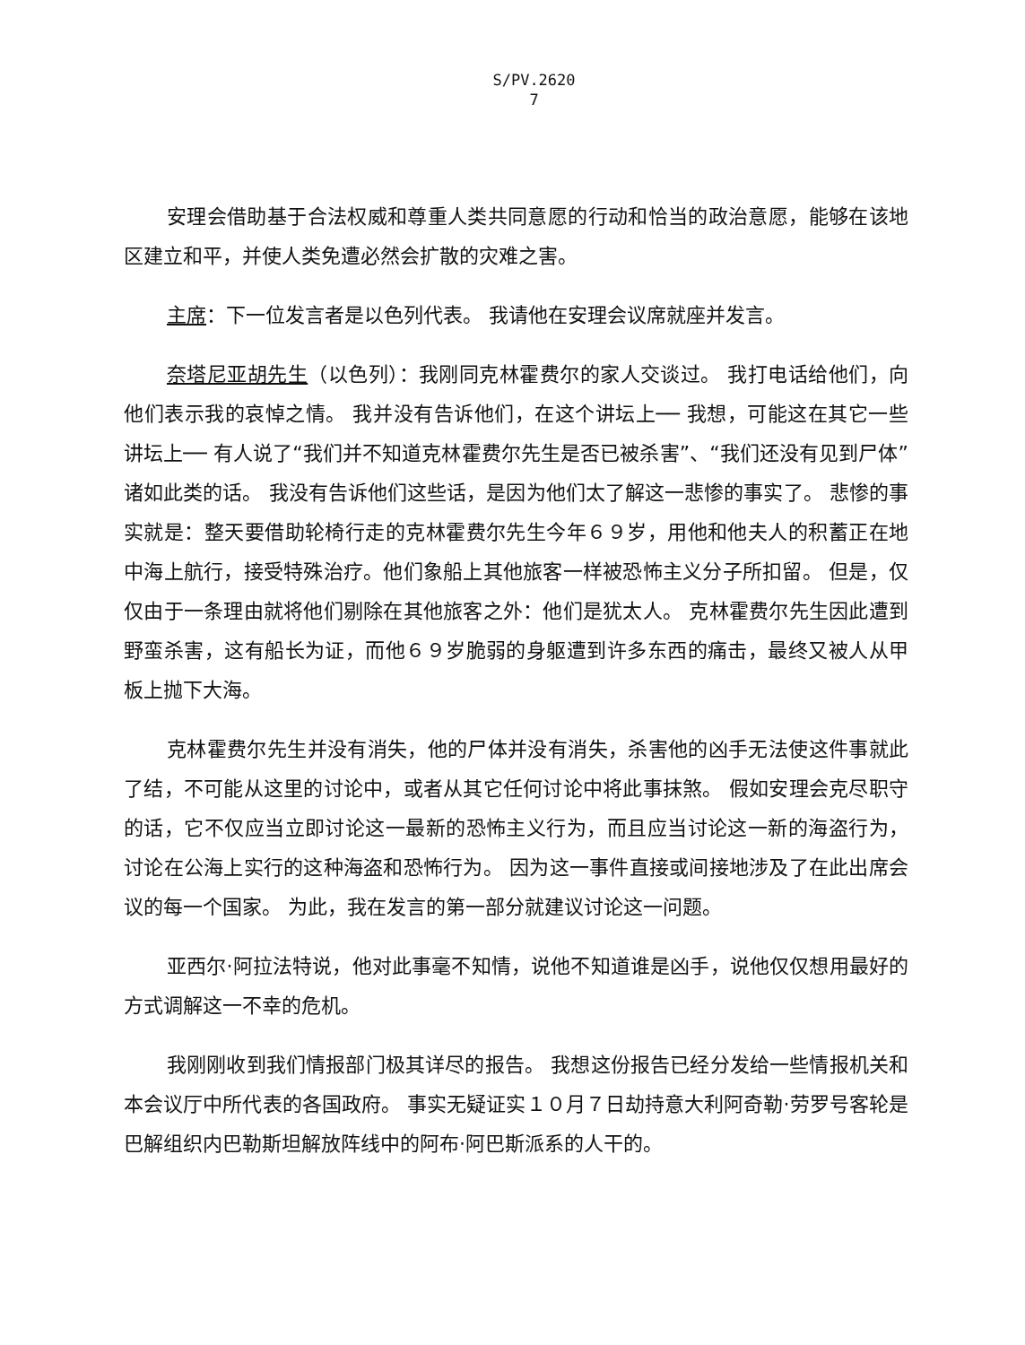S/PV.2620
7
安理会借助基于合法权威和尊重人类共同意愿的行动和恰当的政治意愿，能够在该地区建立和平，并使人类免遭必然会扩散的灾难之害。
主席：下一位发言者是以色列代表。 我请他在安理会议席就座并发言。
奈塔尼亚胡先生（以色列）：我刚同克林霍费尔的家人交谈过。 我打电话给他们，向他们表示我的哀悼之情。 我并没有告诉他们，在这个讲坛上── 我想，可能这在其它一些讲坛上── 有人说了“我们并不知道克林霍费尔先生是否已被杀害”、“我们还没有见到尸体”诸如此类的话。 我没有告诉他们这些话，是因为他们太了解这一悲惨的事实了。 悲惨的事实就是：整天要借助轮椅行走的克林霍费尔先生今年６９岁，用他和他夫人的积蓄正在地中海上航行，接受特殊治疗。他们象船上其他旅客一样被恐怖主义分子所扣留。 但是，仅仅由于一条理由就将他们剔除在其他旅客之外：他们是犹太人。 克林霍费尔先生因此遭到野蛮杀害，这有船长为证，而他６９岁脆弱的身躯遭到许多东西的痛击，最终又被人从甲板上抛下大海。
克林霍费尔先生并没有消失，他的尸体并没有消失，杀害他的凶手无法使这件事就此了结，不可能从这里的讨论中，或者从其它任何讨论中将此事抹煞。 假如安理会克尽职守的话，它不仅应当立即讨论这一最新的恐怖主义行为，而且应当讨论这一新的海盗行为，讨论在公海上实行的这种海盗和恐怖行为。 因为这一事件直接或间接地涉及了在此出席会议的每一个国家。 为此，我在发言的第一部分就建议讨论这一问题。
亚西尔·阿拉法特说，他对此事毫不知情，说他不知道谁是凶手，说他仅仅想用最好的方式调解这一不幸的危机。
我刚刚收到我们情报部门极其详尽的报告。 我想这份报告已经分发给一些情报机关和本会议厅中所代表的各国政府。 事实无疑证实１０月７日劫持意大利阿奇勒·劳罗号客轮是巴解组织内巴勒斯坦解放阵线中的阿布·阿巴斯派系的人干的。